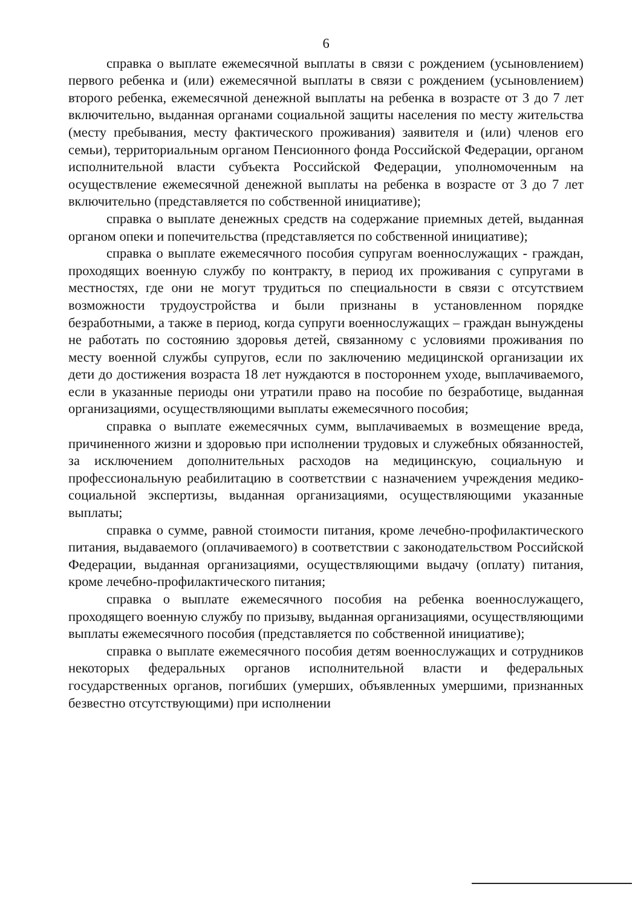6
справка о выплате ежемесячной выплаты в связи с рождением (усыновлением) первого ребенка и (или) ежемесячной выплаты в связи с рождением (усыновлением) второго ребенка, ежемесячной денежной выплаты на ребенка в возрасте от 3 до 7 лет включительно, выданная органами социальной защиты населения по месту жительства (месту пребывания, месту фактического проживания) заявителя и (или) членов его семьи), территориальным органом Пенсионного фонда Российской Федерации, органом исполнительной власти субъекта Российской Федерации, уполномоченным на осуществление ежемесячной денежной выплаты на ребенка в возрасте от 3 до 7 лет включительно (представляется по собственной инициативе);
справка о выплате денежных средств на содержание приемных детей, выданная органом опеки и попечительства (представляется по собственной инициативе);
справка о выплате ежемесячного пособия супругам военнослужащих - граждан, проходящих военную службу по контракту, в период их проживания с супругами в местностях, где они не могут трудиться по специальности в связи с отсутствием возможности трудоустройства и были признаны в установленном порядке безработными, а также в период, когда супруги военнослужащих – граждан вынуждены не работать по состоянию здоровья детей, связанному с условиями проживания по месту военной службы супругов, если по заключению медицинской организации их дети до достижения возраста 18 лет нуждаются в постороннем уходе, выплачиваемого, если в указанные периоды они утратили право на пособие по безработице, выданная организациями, осуществляющими выплаты ежемесячного пособия;
справка о выплате ежемесячных сумм, выплачиваемых в возмещение вреда, причиненного жизни и здоровью при исполнении трудовых и служебных обязанностей, за исключением дополнительных расходов на медицинскую, социальную и профессиональную реабилитацию в соответствии с назначением учреждения медико-социальной экспертизы, выданная организациями, осуществляющими указанные выплаты;
справка о сумме, равной стоимости питания, кроме лечебно-профилактического питания, выдаваемого (оплачиваемого) в соответствии с законодательством Российской Федерации, выданная организациями, осуществляющими выдачу (оплату) питания, кроме лечебно-профилактического питания;
справка о выплате ежемесячного пособия на ребенка военнослужащего, проходящего военную службу по призыву, выданная организациями, осуществляющими выплаты ежемесячного пособия (представляется по собственной инициативе);
справка о выплате ежемесячного пособия детям военнослужащих и сотрудников некоторых федеральных органов исполнительной власти и федеральных государственных органов, погибших (умерших, объявленных умершими, признанных безвестно отсутствующими) при исполнении